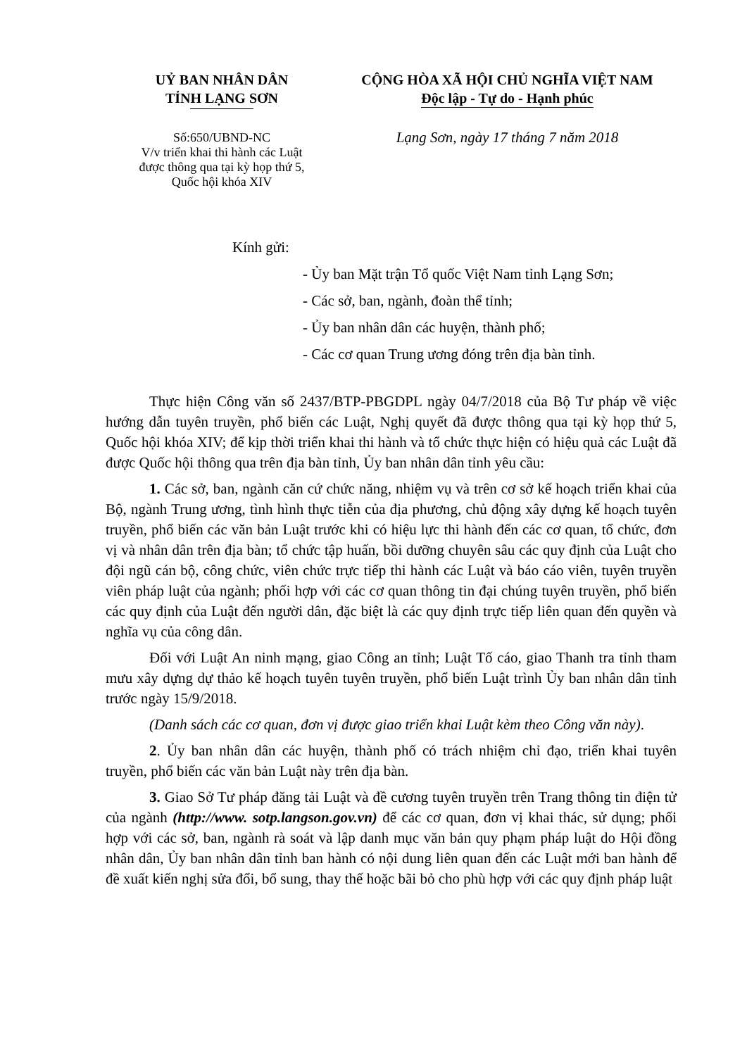UỶ BAN NHÂN DÂN
TỈNH LẠNG SƠN
Số:650/UBND-NC
V/v triển khai thi hành các Luật
được thông qua tại kỳ họp thứ 5,
Quốc hội khóa XIV
CỘNG HÒA XÃ HỘI CHỦ NGHĨA VIỆT NAM
Độc lập - Tự do - Hạnh phúc
Lạng Sơn, ngày 17 tháng 7 năm 2018
Kính gửi:
- Ủy ban Mặt trận Tổ quốc Việt Nam tỉnh Lạng Sơn;
- Các sở, ban, ngành, đoàn thể tỉnh;
- Ủy ban nhân dân các huyện, thành phố;
- Các cơ quan Trung ương đóng trên địa bàn tỉnh.
Thực hiện Công văn số 2437/BTP-PBGDPL ngày 04/7/2018 của Bộ Tư pháp về việc hướng dẫn tuyên truyền, phổ biến các Luật, Nghị quyết đã được thông qua tại kỳ họp thứ 5, Quốc hội khóa XIV; để kịp thời triển khai thi hành và tổ chức thực hiện có hiệu quả các Luật đã được Quốc hội thông qua trên địa bàn tỉnh, Ủy ban nhân dân tỉnh yêu cầu:
1. Các sở, ban, ngành căn cứ chức năng, nhiệm vụ và trên cơ sở kế hoạch triển khai của Bộ, ngành Trung ương, tình hình thực tiễn của địa phương, chủ động xây dựng kế hoạch tuyên truyền, phổ biến các văn bản Luật trước khi có hiệu lực thi hành đến các cơ quan, tổ chức, đơn vị và nhân dân trên địa bàn; tổ chức tập huấn, bồi dưỡng chuyên sâu các quy định của Luật cho đội ngũ cán bộ, công chức, viên chức trực tiếp thi hành các Luật và báo cáo viên, tuyên truyền viên pháp luật của ngành; phối hợp với các cơ quan thông tin đại chúng tuyên truyền, phổ biến các quy định của Luật đến người dân, đặc biệt là các quy định trực tiếp liên quan đến quyền và nghĩa vụ của công dân.
Đối với Luật An ninh mạng, giao Công an tỉnh; Luật Tố cáo, giao Thanh tra tỉnh tham mưu xây dựng dự thảo kế hoạch tuyên tuyên truyền, phổ biến Luật trình Ủy ban nhân dân tỉnh trước ngày 15/9/2018.
(Danh sách các cơ quan, đơn vị được giao triển khai Luật kèm theo Công văn này).
2. Ủy ban nhân dân các huyện, thành phố có trách nhiệm chỉ đạo, triển khai tuyên truyền, phổ biến các văn bản Luật này trên địa bàn.
3. Giao Sở Tư pháp đăng tải Luật và đề cương tuyên truyền trên Trang thông tin điện tử của ngành (http://www. sotp.langson.gov.vn) để các cơ quan, đơn vị khai thác, sử dụng; phối hợp với các sở, ban, ngành rà soát và lập danh mục văn bản quy phạm pháp luật do Hội đồng nhân dân, Ủy ban nhân dân tỉnh ban hành có nội dung liên quan đến các Luật mới ban hành để đề xuất kiến nghị sửa đổi, bổ sung, thay thế hoặc bãi bỏ cho phù hợp với các quy định pháp luật